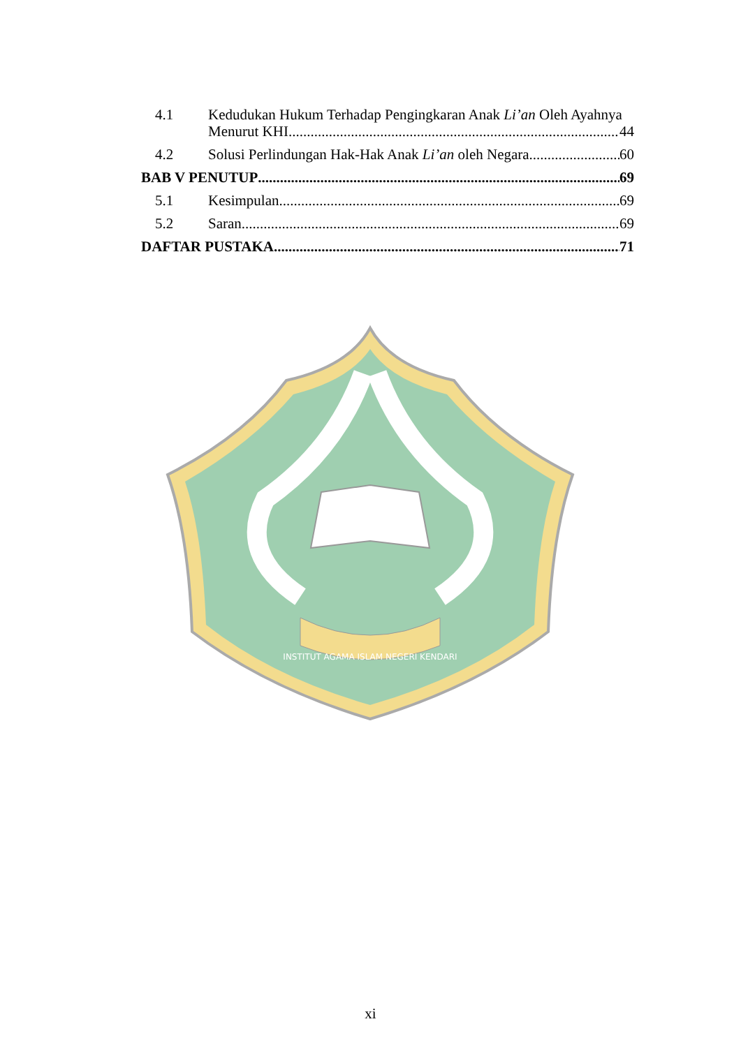4.1 Kedudukan Hukum Terhadap Pengingkaran Anak Li’an Oleh Ayahnya
Menurut KHI 44
4.2 Solusi Perlindungan Hak-Hak Anak Li’an oleh Negara 60
BAB V PENUTUP 69
5.1 Kesimpulan 69
5.2 Saran 69
DAFTAR PUSTAKA 71
INSTITUT AGAMA ISLAM NEGERI KENDARI
xi